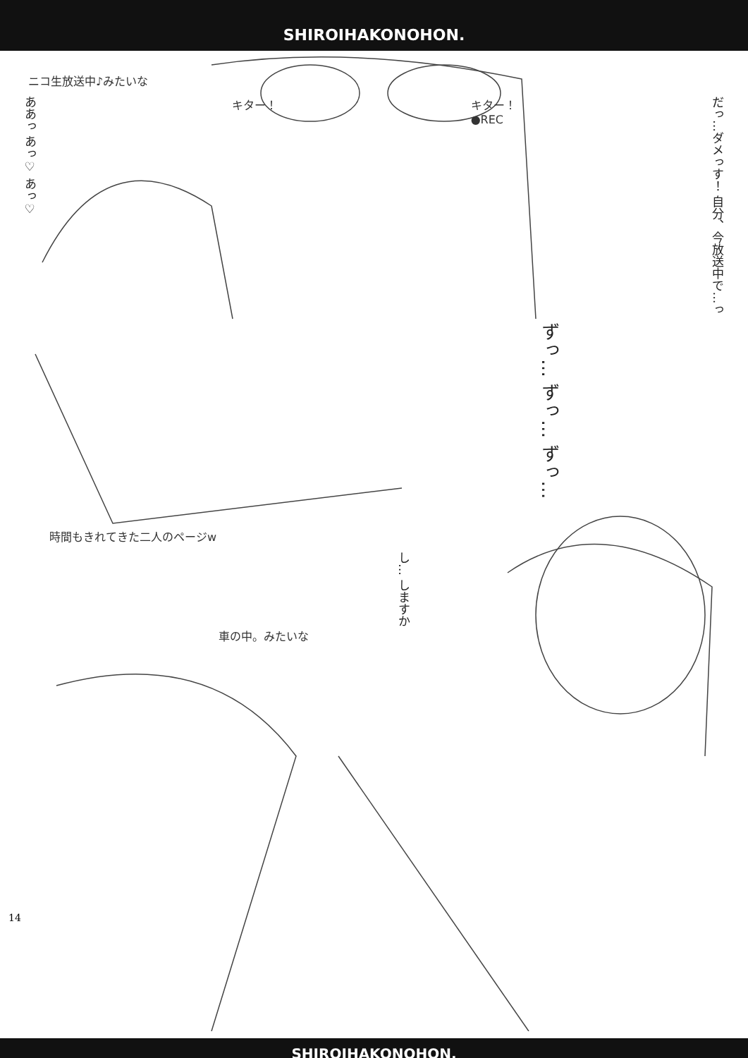SHIROIHAKONOHON.
ニコ生放送中♪みたいな
ああっ あっ♡ あっ♡
キター！ キター！
●REC
だっ…ダメっす！ 自分、今放送中で…っ
ずっ… ずっ… ずっ…
時間もきれてきた二人のページw
し… しますか
車の中。みたいな
14
SHIROIHAKONOHON.